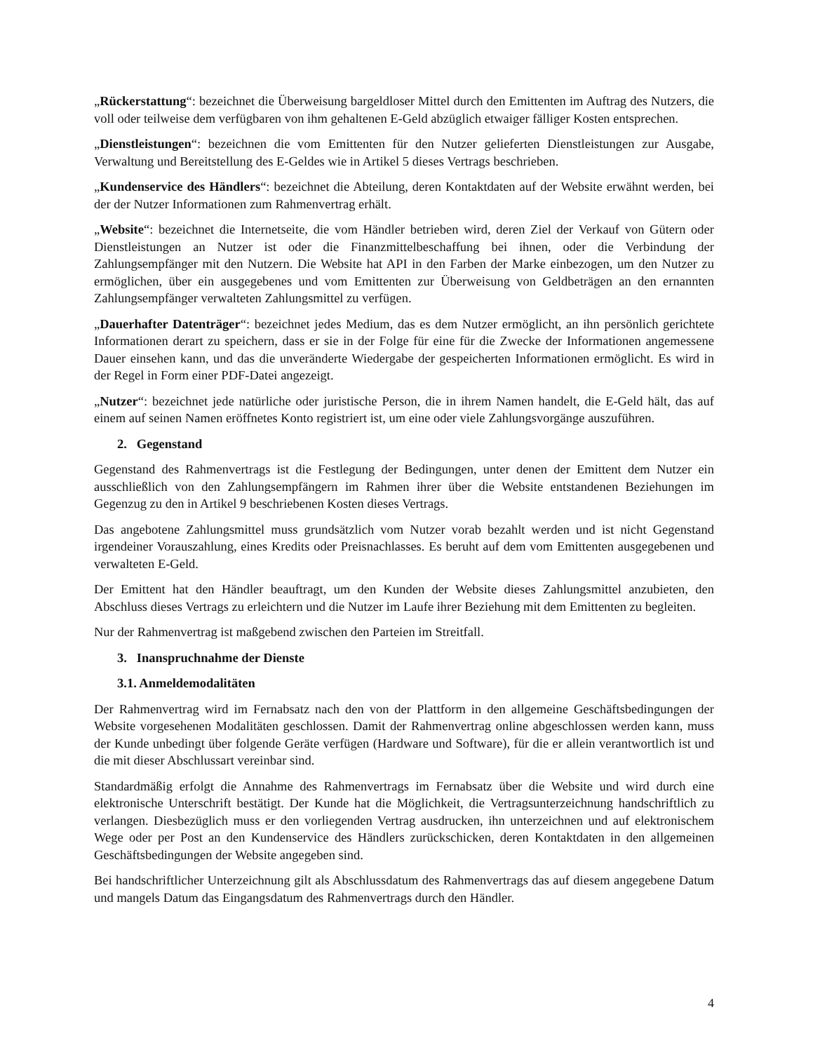„Rückerstattung“: bezeichnet die Überweisung bargeldloser Mittel durch den Emittenten im Auftrag des Nutzers, die voll oder teilweise dem verfügbaren von ihm gehaltenen E-Geld abzüglich etwaiger fälliger Kosten entsprechen.
„Dienstleistungen“: bezeichnen die vom Emittenten für den Nutzer gelieferten Dienstleistungen zur Ausgabe, Verwaltung und Bereitstellung des E-Geldes wie in Artikel 5 dieses Vertrags beschrieben.
„Kundenservice des Händlers“: bezeichnet die Abteilung, deren Kontaktdaten auf der Website erwähnt werden, bei der der Nutzer Informationen zum Rahmenvertrag erhält.
„Website“: bezeichnet die Internetseite, die vom Händler betrieben wird, deren Ziel der Verkauf von Gütern oder Dienstleistungen an Nutzer ist oder die Finanzmittelbeschaffung bei ihnen, oder die Verbindung der Zahlungsempfänger mit den Nutzern. Die Website hat API in den Farben der Marke einbezogen, um den Nutzer zu ermöglichen, über ein ausgegebenes und vom Emittenten zur Überweisung von Geldbeträgen an den ernannten Zahlungsempfänger verwalteten Zahlungsmittel zu verfügen.
„Dauerhafter Datenträger“: bezeichnet jedes Medium, das es dem Nutzer ermöglicht, an ihn persönlich gerichtete Informationen derart zu speichern, dass er sie in der Folge für eine für die Zwecke der Informationen angemessene Dauer einsehen kann, und das die unveränderte Wiedergabe der gespeicherten Informationen ermöglicht. Es wird in der Regel in Form einer PDF-Datei angezeigt.
„Nutzer“: bezeichnet jede natürliche oder juristische Person, die in ihrem Namen handelt, die E-Geld hält, das auf einem auf seinen Namen eröffnetes Konto registriert ist, um eine oder viele Zahlungsvorgänge auszuführen.
2. Gegenstand
Gegenstand des Rahmenvertrags ist die Festlegung der Bedingungen, unter denen der Emittent dem Nutzer ein ausschließlich von den Zahlungsempfängern im Rahmen ihrer über die Website entstandenen Beziehungen im Gegenzug zu den in Artikel 9 beschriebenen Kosten dieses Vertrags.
Das angebotene Zahlungsmittel muss grundsätzlich vom Nutzer vorab bezahlt werden und ist nicht Gegenstand irgendeiner Vorauszahlung, eines Kredits oder Preisnachlasses. Es beruht auf dem vom Emittenten ausgegebenen und verwalteten E-Geld.
Der Emittent hat den Händler beauftragt, um den Kunden der Website dieses Zahlungsmittel anzubieten, den Abschluss dieses Vertrags zu erleichtern und die Nutzer im Laufe ihrer Beziehung mit dem Emittenten zu begleiten.
Nur der Rahmenvertrag ist maßgebend zwischen den Parteien im Streitfall.
3. Inanspruchnahme der Dienste
3.1. Anmeldemodalitäten
Der Rahmenvertrag wird im Fernabsatz nach den von der Plattform in den allgemeine Geschäftsbedingungen der Website vorgesehenen Modalitäten geschlossen. Damit der Rahmenvertrag online abgeschlossen werden kann, muss der Kunde unbedingt über folgende Geräte verfügen (Hardware und Software), für die er allein verantwortlich ist und die mit dieser Abschlussart vereinbar sind.
Standardmäßig erfolgt die Annahme des Rahmenvertrags im Fernabsatz über die Website und wird durch eine elektronische Unterschrift bestätigt. Der Kunde hat die Möglichkeit, die Vertragsunterzeichnung handschriftlich zu verlangen. Diesbezüglich muss er den vorliegenden Vertrag ausdrucken, ihn unterzeichnen und auf elektronischem Wege oder per Post an den Kundenservice des Händlers zurückschicken, deren Kontaktdaten in den allgemeinen Geschäftsbedingungen der Website angegeben sind.
Bei handschriftlicher Unterzeichnung gilt als Abschlussdatum des Rahmenvertrags das auf diesem angegebene Datum und mangels Datum das Eingangsdatum des Rahmenvertrags durch den Händler.
4